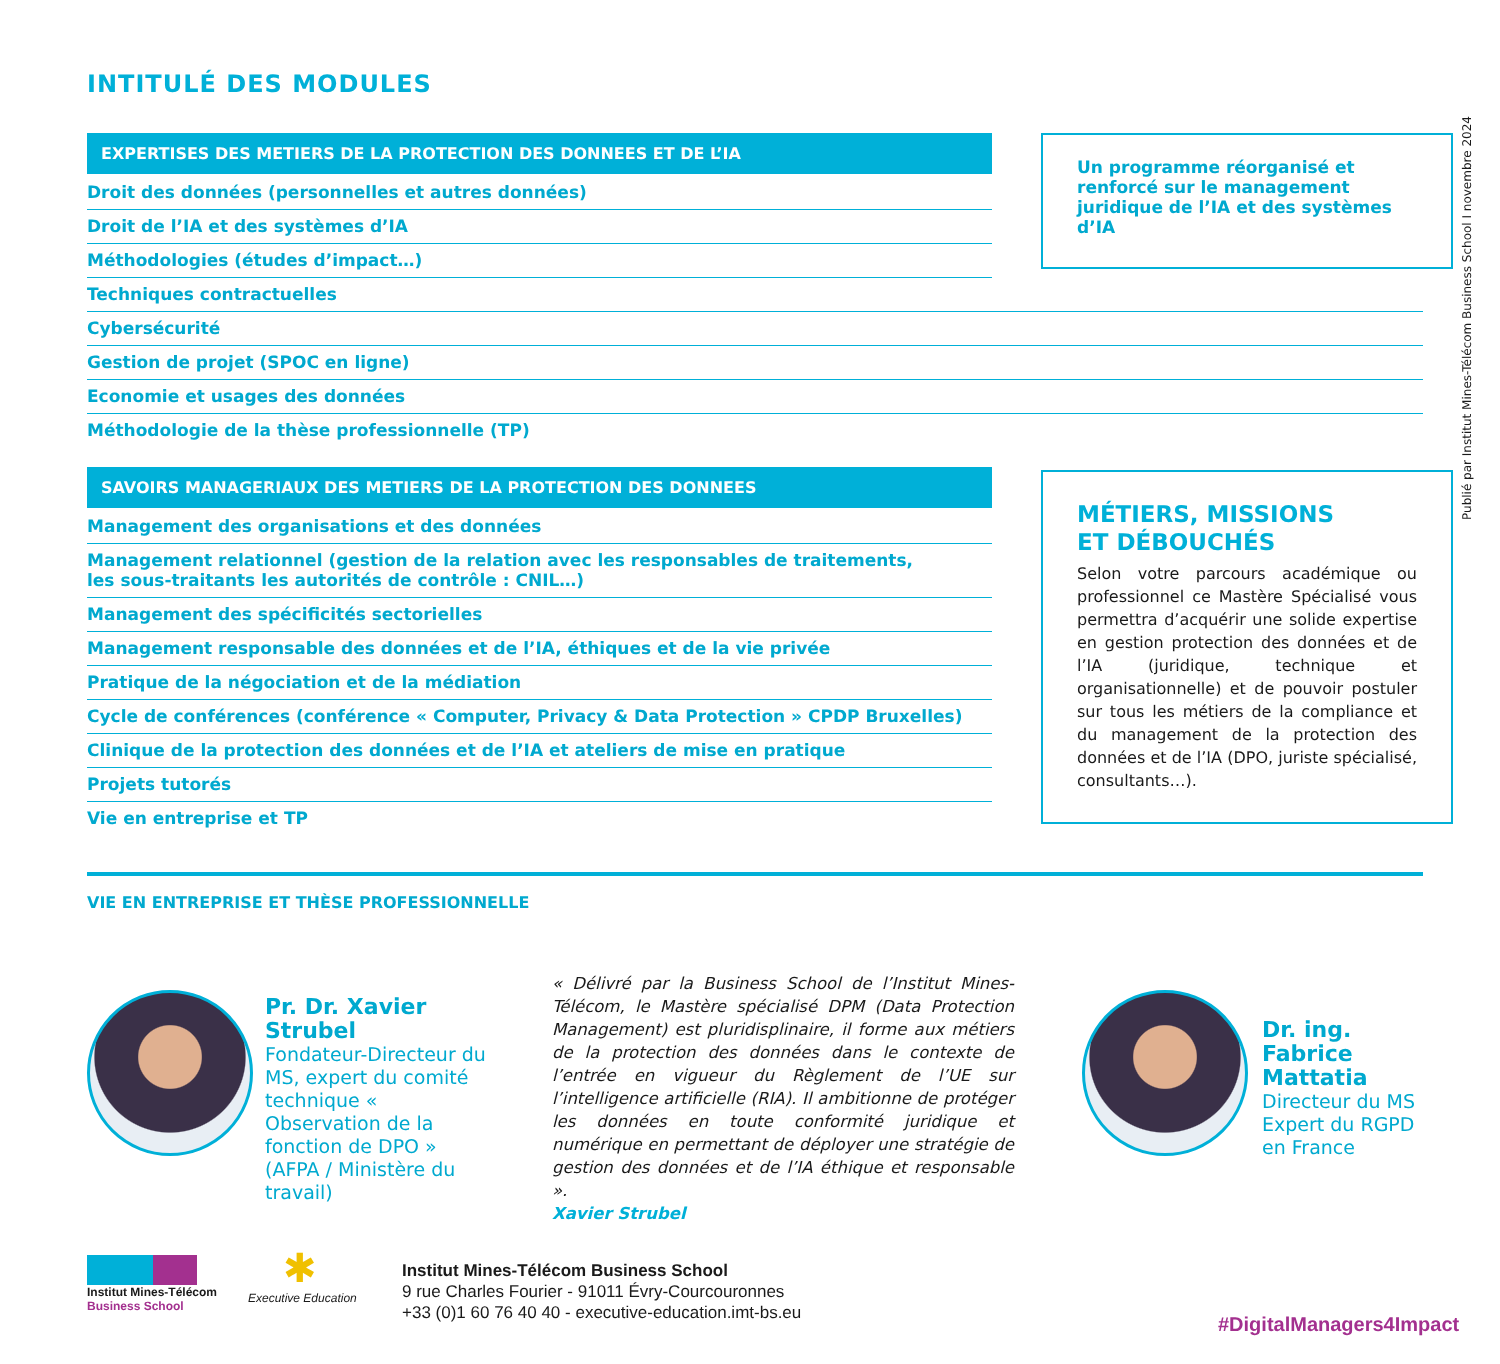INTITULÉ DES MODULES
EXPERTISES DES METIERS DE LA PROTECTION DES DONNEES ET DE L’IA
Droit des données (personnelles et autres données)
Droit de l’IA et des systèmes d’IA
Méthodologies (études d’impact…)
Techniques contractuelles
Cybersécurité
Gestion de projet (SPOC en ligne)
Economie et usages des données
Méthodologie de la thèse professionnelle (TP)
SAVOIRS MANAGERIAUX DES METIERS DE LA PROTECTION DES DONNEES
Management des organisations et des données
Management relationnel (gestion de la relation avec les responsables de traitements,
les sous-traitants les autorités de contrôle : CNIL…)
Management des spécificités sectorielles
Management responsable des données et de l’IA, éthiques et de la vie privée
Pratique de la négociation et de la médiation
Cycle de conférences (conférence « Computer, Privacy & Data Protection » CPDP Bruxelles)
Clinique de la protection des données et de l’IA et ateliers de mise en pratique
Projets tutorés
Vie en entreprise et TP
Un programme réorganisé et renforcé sur le management juridique de l’IA et des systèmes d’IA
MÉTIERS, MISSIONS
ET DÉBOUCHÉS
Selon votre parcours académique ou professionnel ce Mastère Spécialisé vous permettra d’acquérir une solide expertise en gestion protection des données et de l’IA (juridique, technique et organisationnelle) et de pouvoir postuler sur tous les métiers de la compliance et du management de la protection des données et de l’IA (DPO, juriste spécialisé, consultants…).
Publié par Institut Mines-Télécom Business School I novembre 2024
VIE EN ENTREPRISE ET THÈSE PROFESSIONNELLE
Pr. Dr. Xavier Strubel
Fondateur-Directeur du MS, expert du comité technique « Observation de la fonction de DPO » (AFPA / Ministère du travail)
« Délivré par la Business School de l’Institut Mines-Télécom, le Mastère spécialisé DPM (Data Protection Management) est pluridisplinaire, il forme aux métiers de la protection des données dans le contexte de l’entrée en vigueur du Règlement de l’UE sur l’intelligence artificielle (RIA). Il ambitionne de protéger les données en toute conformité juridique et numérique en permettant de déployer une stratégie de gestion des données et de l’IA éthique et responsable ».
Xavier Strubel
Dr. ing.
Fabrice Mattatia
Directeur du MS
Expert du RGPD
en France
Institut Mines-Télécom
Business School
✱
Executive Education
Institut Mines-Télécom Business School
9 rue Charles Fourier - 91011 Évry-Courcouronnes
+33 (0)1 60 76 40 40 - executive-education.imt-bs.eu
#DigitalManagers4Impact